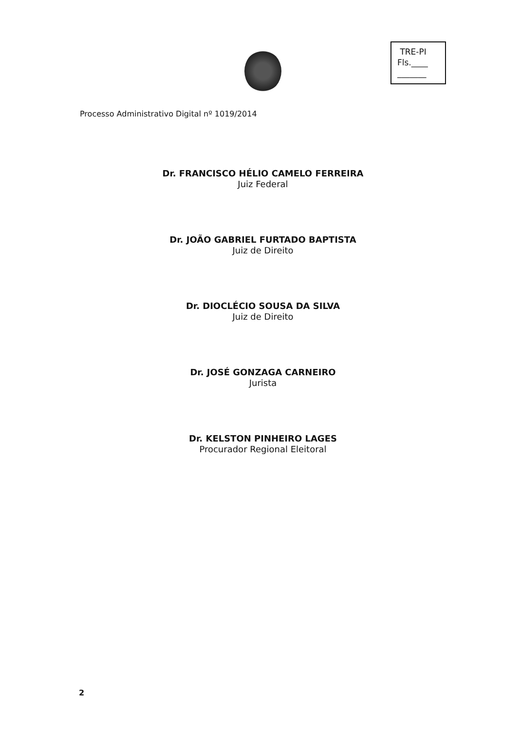TRE-PI
Fls.____
_______
Processo Administrativo Digital nº 1019/2014
Dr. FRANCISCO HÉLIO CAMELO FERREIRA
Juiz Federal
Dr. JOÃO GABRIEL FURTADO BAPTISTA
Juiz de Direito
Dr. DIOCLÉCIO SOUSA DA SILVA
Juiz de Direito
Dr. JOSÉ GONZAGA CARNEIRO
Jurista
Dr. KELSTON PINHEIRO LAGES
Procurador Regional Eleitoral
2